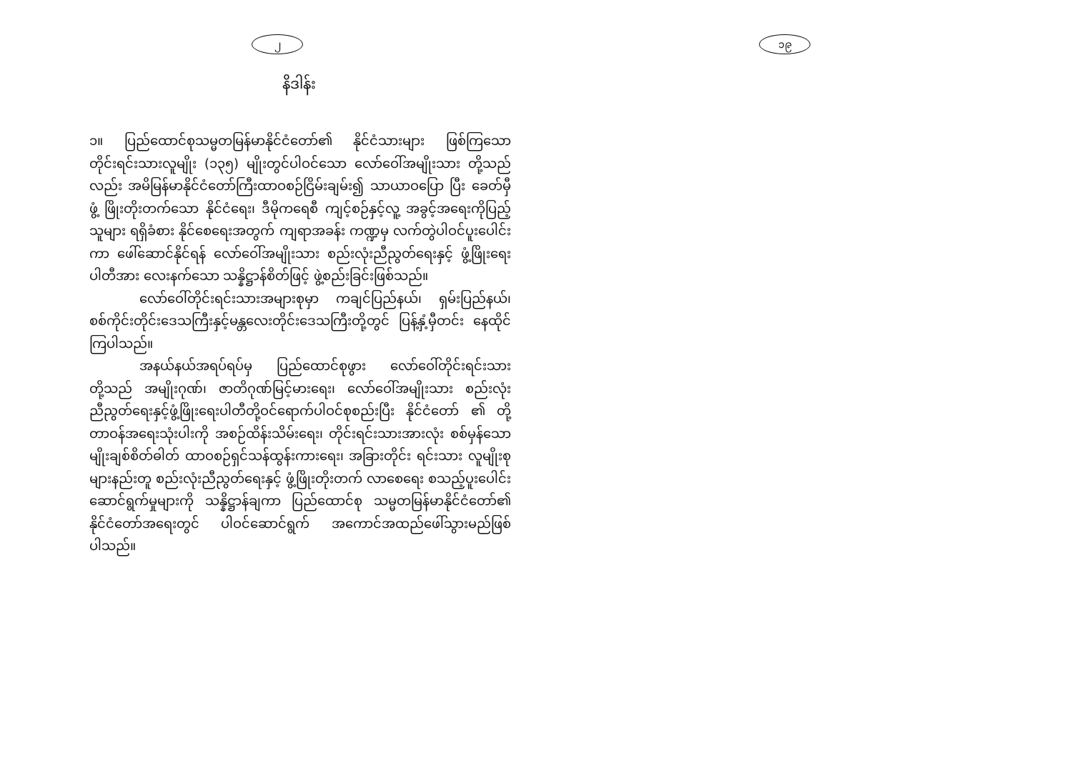၂
နိဒါန်း
၁။ ပြည်ထောင်စုသမ္မတမြန်မာနိုင်ငံတော်၏ နိုင်ငံသားများ ဖြစ်ကြသော တိုင်းရင်းသားလူမျိုး (၁၃၅) မျိုးတွင်ပါဝင်သော လော်ဝေါ်အမျိုးသား တို့သည်လည်း အမိမြန်မာနိုင်ငံတော်ကြီးထာဝစဉ်ငြိမ်းချမ်း၍ သာယာဝပြော ပြီး ခေတ်မှီဖွံ့ ဖြိုးတိုးတက်သော နိုင်ငံရေး၊ ဒီမိုကရေစီ ကျင့်စဉ်နှင့်လူ့ အခွင့်အရေးကိုပြည့်သူများ ရရှိခံစား နိုင်စေရေးအတွက် ကျရာအခန်း ကဏ္ဍမှ လက်တွဲပါဝင်ပူးပေါင်းကာ ဖေါ်ဆောင်နိုင်ရန် လော်ဝေါ်အမျိုးသား စည်းလုံးညီညွတ်ရေးနှင့် ဖွံ့ဖြိုးရေးပါတီအား လေးနက်သော သန္နိဋ္ဌာန်စိတ်ဖြင့် ဖွဲ့စည်းခြင်းဖြစ်သည်။
လော်ဝေါ်တိုင်းရင်းသားအများစုမှာ ကချင်ပြည်နယ်၊ ရှမ်းပြည်နယ်၊ စစ်ကိုင်းတိုင်းဒေသကြီးနှင့်မန္တလေးတိုင်းဒေသကြီးတို့တွင် ပြန့်နှံ့မှီတင်း နေထိုင်ကြပါသည်။
အနယ်နယ်အရပ်ရပ်မှ ပြည်ထောင်စုဖွား လော်ဝေါ်တိုင်းရင်းသား တို့သည် အမျိုးဂုဏ်၊ ဇာတိဂုဏ်မြင့်မားရေး၊ လော်ဝေါ်အမျိုးသား စည်းလုံးညီညွတ်ရေးနှင့်ဖွံ့ဖြိုးရေးပါတီတို့ဝင်ရောက်ပါဝင်စုစည်းပြီး နိုင်ငံတော် ၏ တို့တာဝန်အရေးသုံးပါးကို အစဉ်ထိန်းသိမ်းရေး၊ တိုင်းရင်းသားအားလုံး စစ်မှန်သောမျိုးချစ်စိတ်ဓါတ် ထာဝစဉ်ရှင်သန်ထွန်းကားရေး၊ အခြားတိုင်း ရင်းသား လူမျိုးစုများနည်းတူ စည်းလုံးညီညွတ်ရေးနှင့် ဖွံ့ဖြိုးတိုးတက် လာစေရေး စသည့်ပူးပေါင်းဆောင်ရွက်မှုများကို သန္နိဋ္ဌာန်ချကာ ပြည်ထောင်စု သမ္မတမြန်မာနိုင်ငံတော်၏ နိုင်ငံတော်အရေးတွင် ပါဝင်ဆောင်ရွက် အကောင်အထည်ဖေါ်သွားမည်ဖြစ်ပါသည်။
၁၉